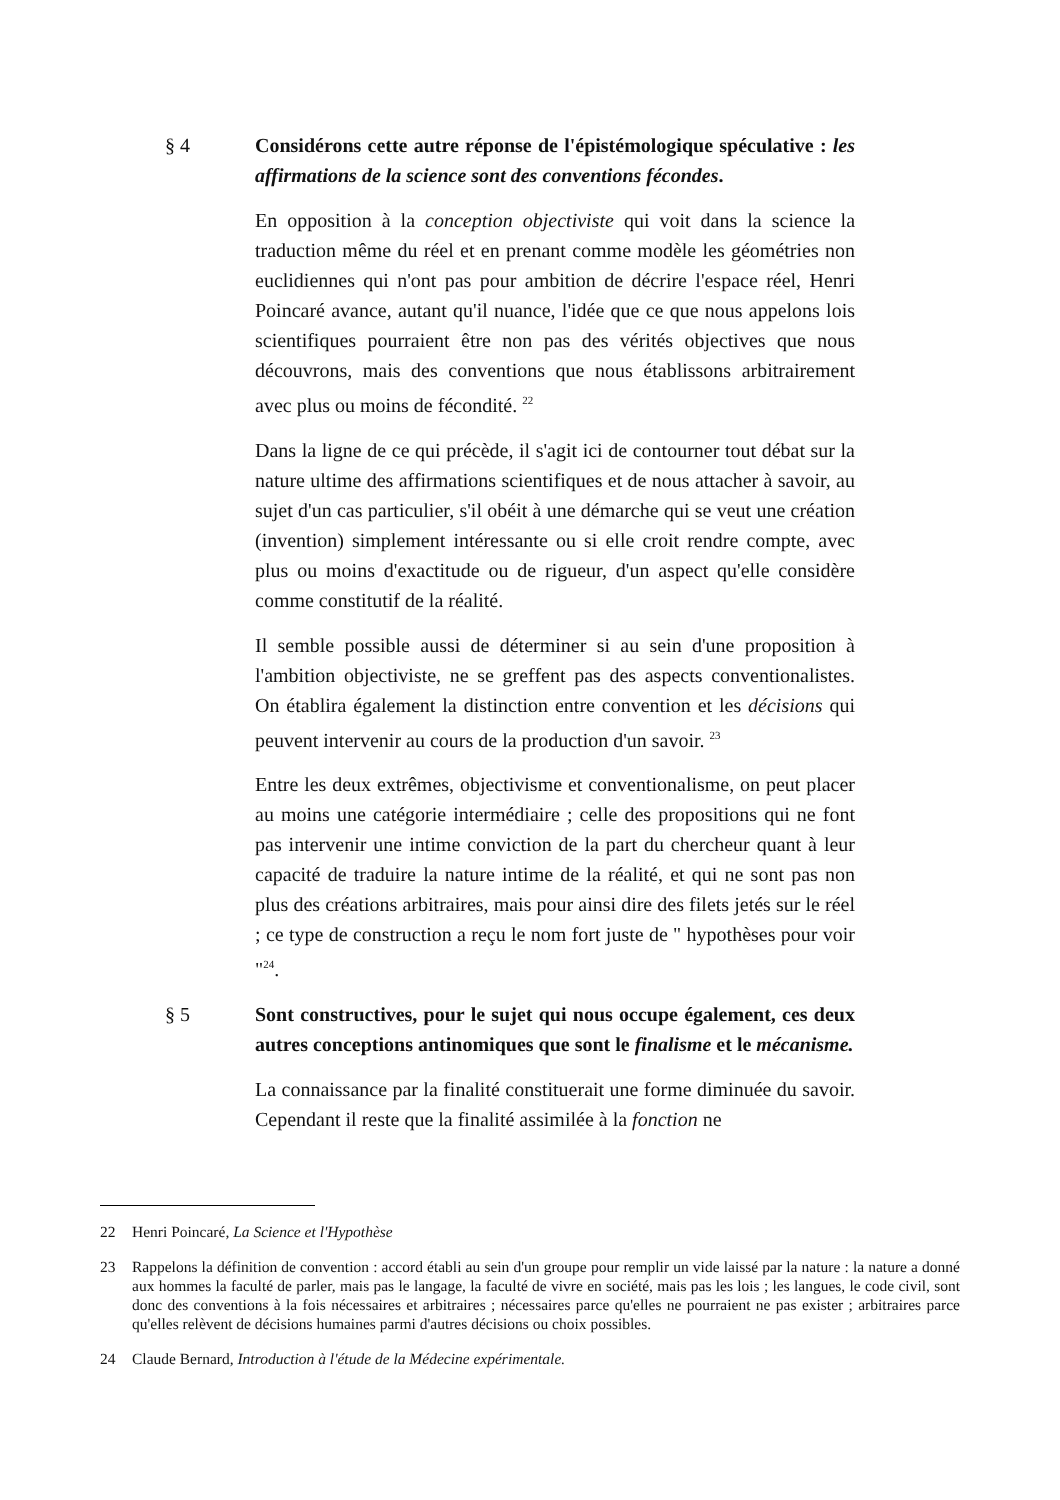§ 4 Considérons cette autre réponse de l'épistémologique spéculative : les affirmations de la science sont des conventions fécondes.
En opposition à la conception objectiviste qui voit dans la science la traduction même du réel et en prenant comme modèle les géométries non euclidiennes qui n'ont pas pour ambition de décrire l'espace réel, Henri Poincaré avance, autant qu'il nuance, l'idée que ce que nous appelons lois scientifiques pourraient être non pas des vérités objectives que nous découvrons, mais des conventions que nous établissons arbitrairement avec plus ou moins de fécondité. <sup>22</sup>
Dans la ligne de ce qui précède, il s'agit ici de contourner tout débat sur la nature ultime des affirmations scientifiques et de nous attacher à savoir, au sujet d'un cas particulier, s'il obéit à une démarche qui se veut une création (invention) simplement intéressante ou si elle croit rendre compte, avec plus ou moins d'exactitude ou de rigueur, d'un aspect qu'elle considère comme constitutif de la réalité.
Il semble possible aussi de déterminer si au sein d'une proposition à l'ambition objectiviste, ne se greffent pas des aspects conventionalistes. On établira également la distinction entre convention et les décisions qui peuvent intervenir au cours de la production d'un savoir. <sup>23</sup>
Entre les deux extrêmes, objectivisme et conventionalisme, on peut placer au moins une catégorie intermédiaire ; celle des propositions qui ne font pas intervenir une intime conviction de la part du chercheur quant à leur capacité de traduire la nature intime de la réalité, et qui ne sont pas non plus des créations arbitraires, mais pour ainsi dire des filets jetés sur le réel ; ce type de construction a reçu le nom fort juste de " hypothèses pour voir "<sup>24</sup>.
§ 5 Sont constructives, pour le sujet qui nous occupe également, ces deux autres conceptions antinomiques que sont le finalisme et le mécanisme.
La connaissance par la finalité constituerait une forme diminuée du savoir. Cependant il reste que la finalité assimilée à la fonction ne
22 Henri Poincaré, La Science et l'Hypothèse
23 Rappelons la définition de convention : accord établi au sein d'un groupe pour remplir un vide laissé par la nature : la nature a donné aux hommes la faculté de parler, mais pas le langage, la faculté de vivre en société, mais pas les lois ; les langues, le code civil, sont donc des conventions à la fois nécessaires et arbitraires ; nécessaires parce qu'elles ne pourraient ne pas exister ; arbitraires parce qu'elles relèvent de décisions humaines parmi d'autres décisions ou choix possibles.
24 Claude Bernard, Introduction à l'étude de la Médecine expérimentale.